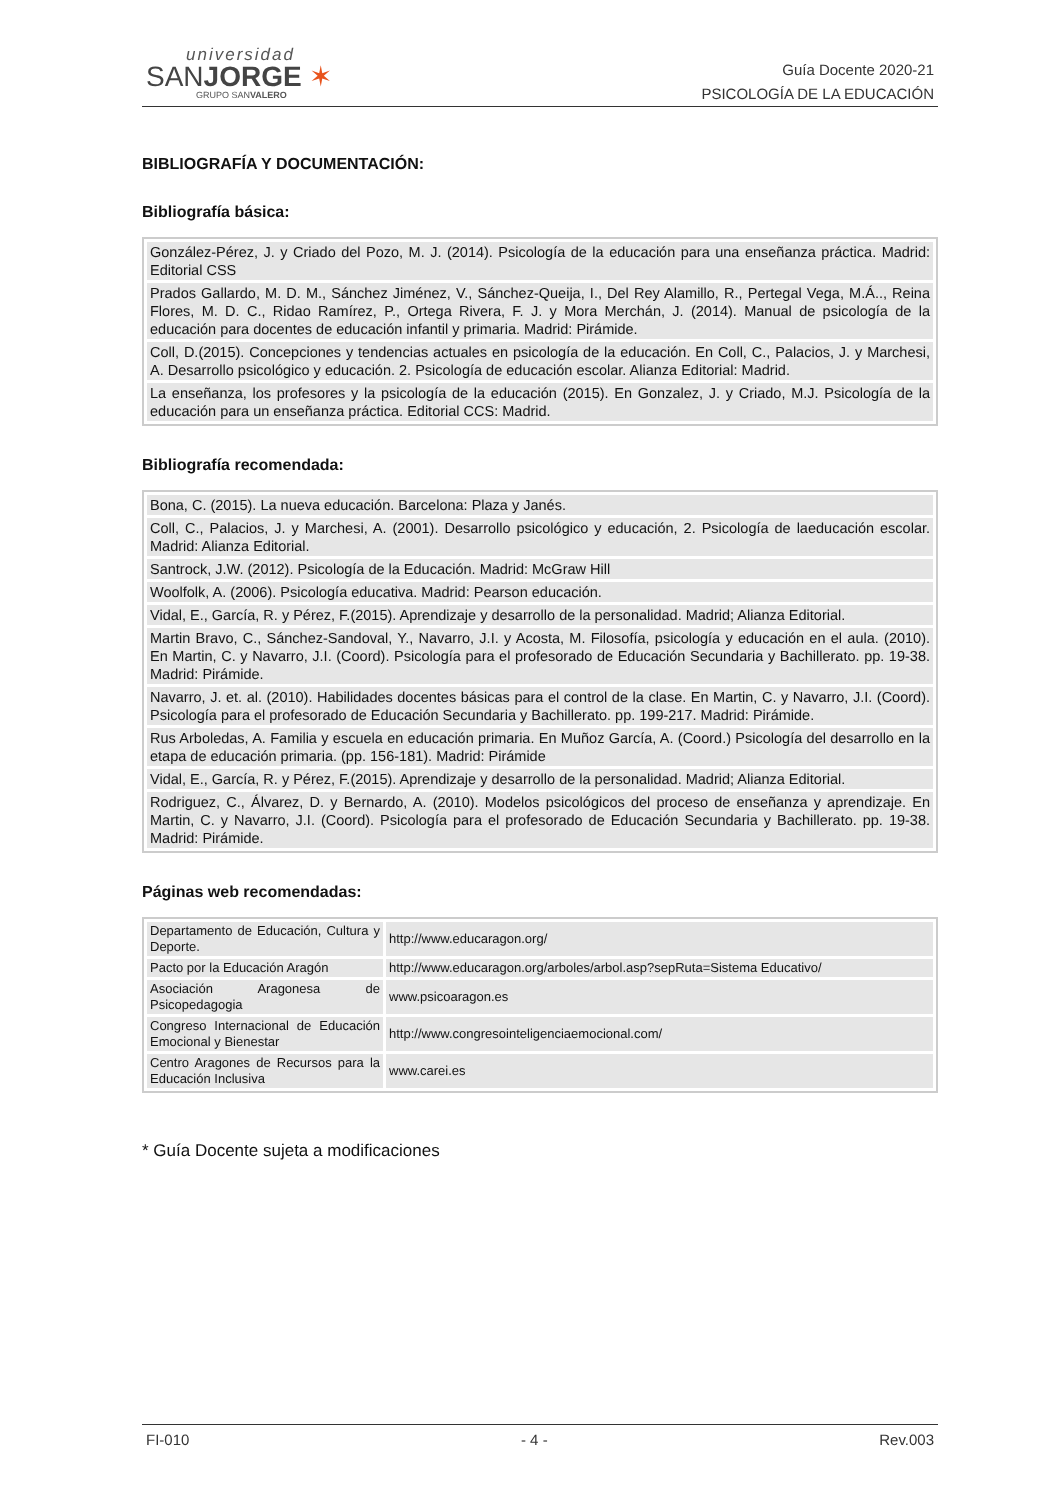universidad
SANJORGE ✶
GRUPO SANVALERO
Guía Docente 2020-21
PSICOLOGÍA DE LA EDUCACIÓN
BIBLIOGRAFÍA Y DOCUMENTACIÓN:
Bibliografía básica:
| González-Pérez, J. y Criado del Pozo, M. J. (2014). Psicología de la educación para una enseñanza práctica. Madrid: Editorial CSS |
| Prados Gallardo, M. D. M., Sánchez Jiménez, V., Sánchez-Queija, I., Del Rey Alamillo, R., Pertegal Vega, M.Á.., Reina Flores, M. D. C., Ridao Ramírez, P., Ortega Rivera, F. J. y Mora Merchán, J. (2014). Manual de psicología de la educación para docentes de educación infantil y primaria. Madrid: Pirámide. |
| Coll, D.(2015). Concepciones y tendencias actuales en psicología de la educación. En Coll, C., Palacios, J. y Marchesi, A. Desarrollo psicológico y educación. 2. Psicología de educación escolar. Alianza Editorial: Madrid. |
| La enseñanza, los profesores y la psicología de la educación (2015). En Gonzalez, J. y Criado, M.J. Psicología de la educación para un enseñanza práctica. Editorial CCS: Madrid. |
Bibliografía recomendada:
| Bona, C. (2015). La nueva educación. Barcelona: Plaza y Janés. |
| Coll, C., Palacios, J. y Marchesi, A. (2001). Desarrollo psicológico y educación, 2. Psicología de laeducación escolar. Madrid: Alianza Editorial. |
| Santrock, J.W. (2012). Psicología de la Educación. Madrid: McGraw Hill |
| Woolfolk, A. (2006). Psicología educativa. Madrid: Pearson educación. |
| Vidal, E., García, R. y Pérez, F.(2015). Aprendizaje y desarrollo de la personalidad. Madrid; Alianza Editorial. |
| Martin Bravo, C., Sánchez-Sandoval, Y., Navarro, J.I. y Acosta, M. Filosofía, psicología y educación en el aula. (2010). En Martin, C. y Navarro, J.I. (Coord). Psicología para el profesorado de Educación Secundaria y Bachillerato. pp. 19-38. Madrid: Pirámide. |
| Navarro, J. et. al. (2010). Habilidades docentes básicas para el control de la clase. En Martin, C. y Navarro, J.I. (Coord). Psicología para el profesorado de Educación Secundaria y Bachillerato. pp. 199-217. Madrid: Pirámide. |
| Rus Arboledas, A. Familia y escuela en educación primaria. En Muñoz García, A. (Coord.) Psicología del desarrollo en la etapa de educación primaria. (pp. 156-181). Madrid: Pirámide |
| Vidal, E., García, R. y Pérez, F.(2015). Aprendizaje y desarrollo de la personalidad. Madrid; Alianza Editorial. |
| Rodriguez, C., Álvarez, D. y Bernardo, A. (2010). Modelos psicológicos del proceso de enseñanza y aprendizaje. En Martin, C. y Navarro, J.I. (Coord). Psicología para el profesorado de Educación Secundaria y Bachillerato. pp. 19-38. Madrid: Pirámide. |
Páginas web recomendadas:
| Departamento de Educación, Cultura y Deporte. | http://www.educaragon.org/ |
| Pacto por la Educación Aragón | http://www.educaragon.org/arboles/arbol.asp?sepRuta=Sistema Educativo/ |
| Asociación Aragonesa de Psicopedagogia | www.psicoaragon.es |
| Congreso Internacional de Educación Emocional y Bienestar | http://www.congresointeligenciaemocional.com/ |
| Centro Aragones de Recursos para la Educación Inclusiva | www.carei.es |
* Guía Docente sujeta a modificaciones
FI-010 - 4 - Rev.003